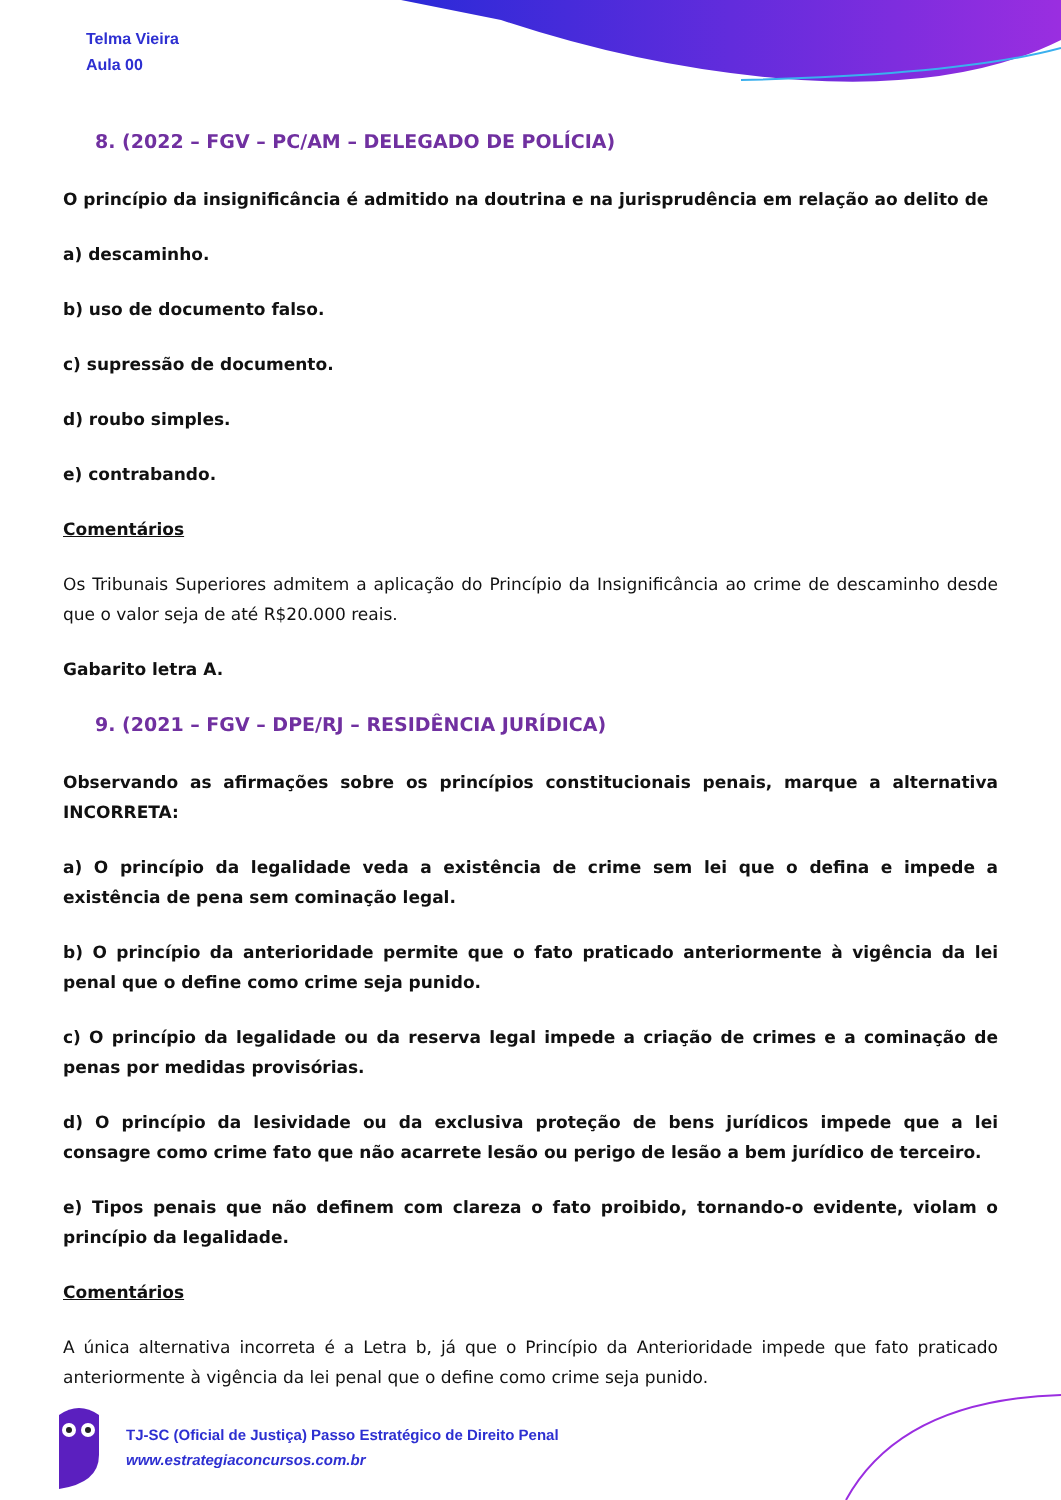Telma Vieira
Aula 00
8. (2022 – FGV – PC/AM – DELEGADO DE POLÍCIA)
O princípio da insignificância é admitido na doutrina e na jurisprudência em relação ao delito de
a) descaminho.
b) uso de documento falso.
c) supressão de documento.
d) roubo simples.
e) contrabando.
Comentários
Os Tribunais Superiores admitem a aplicação do Princípio da Insignificância ao crime de descaminho desde que o valor seja de até R$20.000 reais.
Gabarito letra A.
9. (2021 – FGV – DPE/RJ – RESIDÊNCIA JURÍDICA)
Observando as afirmações sobre os princípios constitucionais penais, marque a alternativa INCORRETA:
a) O princípio da legalidade veda a existência de crime sem lei que o defina e impede a existência de pena sem cominação legal.
b) O princípio da anterioridade permite que o fato praticado anteriormente à vigência da lei penal que o define como crime seja punido.
c) O princípio da legalidade ou da reserva legal impede a criação de crimes e a cominação de penas por medidas provisórias.
d) O princípio da lesividade ou da exclusiva proteção de bens jurídicos impede que a lei consagre como crime fato que não acarrete lesão ou perigo de lesão a bem jurídico de terceiro.
e) Tipos penais que não definem com clareza o fato proibido, tornando-o evidente, violam o princípio da legalidade.
Comentários
A única alternativa incorreta é a Letra b, já que o Princípio da Anterioridade impede que fato praticado anteriormente à vigência da lei penal que o define como crime seja punido.
TJ-SC (Oficial de Justiça) Passo Estratégico de Direito Penal
www.estrategiaconcursos.com.br